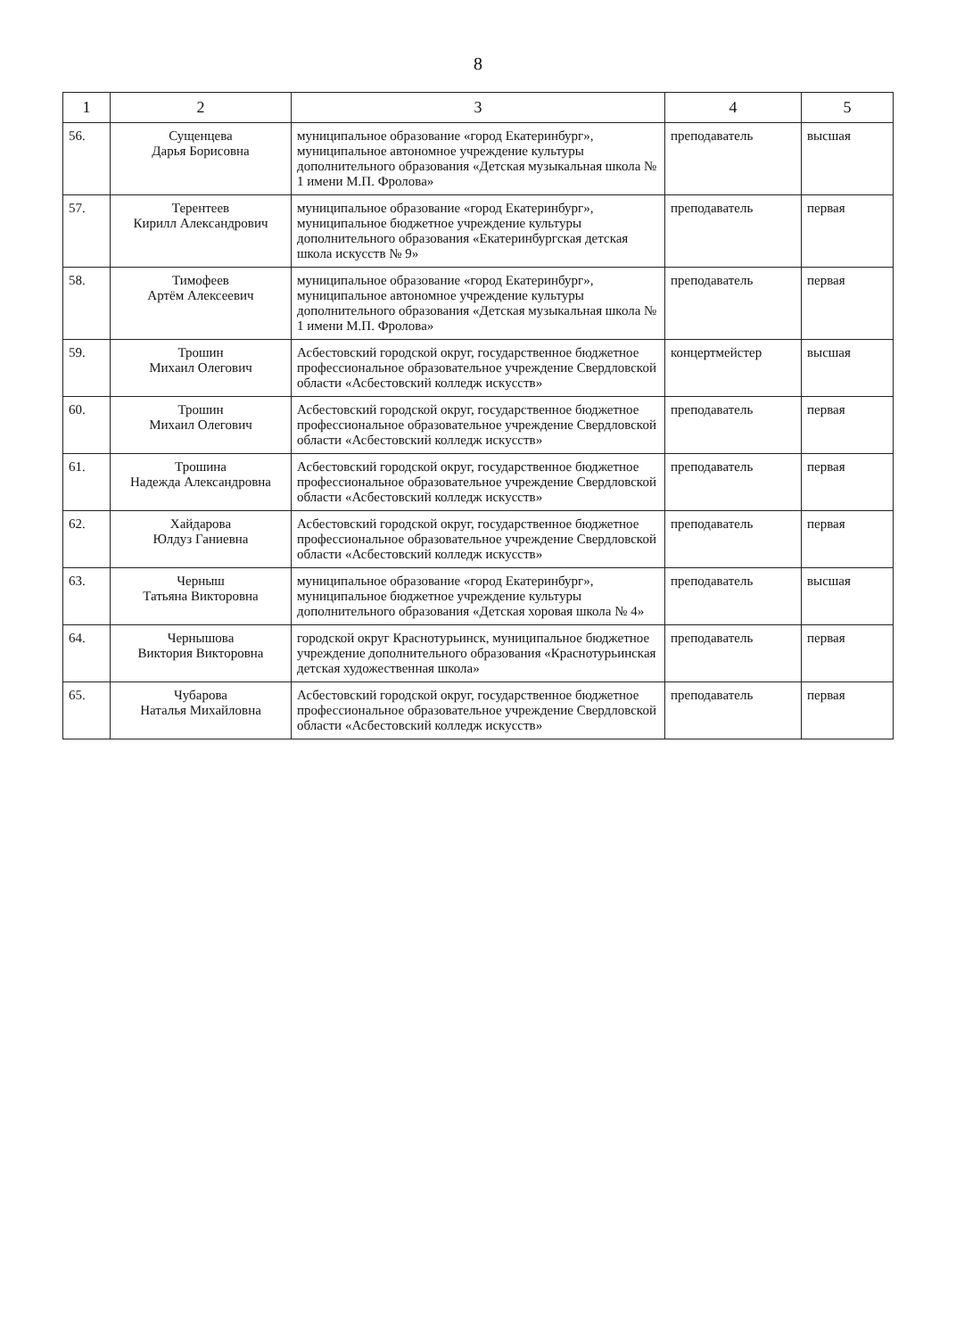8
| 1 | 2 | 3 | 4 | 5 |
| --- | --- | --- | --- | --- |
| 56. | Сущенцева Дарья Борисовна | муниципальное образование «город Екатеринбург», муниципальное автономное учреждение культуры дополнительного образования «Детская музыкальная школа № 1 имени М.П. Фролова» | преподаватель | высшая |
| 57. | Терентеев Кирилл Александрович | муниципальное образование «город Екатеринбург», муниципальное бюджетное учреждение культуры дополнительного образования «Екатеринбургская детская школа искусств № 9» | преподаватель | первая |
| 58. | Тимофеев Артём Алексеевич | муниципальное образование «город Екатеринбург», муниципальное автономное учреждение культуры дополнительного образования «Детская музыкальная школа № 1 имени М.П. Фролова» | преподаватель | первая |
| 59. | Трошин Михаил Олегович | Асбестовский городской округ, государственное бюджетное профессиональное образовательное учреждение Свердловской области «Асбестовский колледж искусств» | концертмейстер | высшая |
| 60. | Трошин Михаил Олегович | Асбестовский городской округ, государственное бюджетное профессиональное образовательное учреждение Свердловской области «Асбестовский колледж искусств» | преподаватель | первая |
| 61. | Трошина Надежда Александровна | Асбестовский городской округ, государственное бюджетное профессиональное образовательное учреждение Свердловской области «Асбестовский колледж искусств» | преподаватель | первая |
| 62. | Хайдарова Юлдуз Ганиевна | Асбестовский городской округ, государственное бюджетное профессиональное образовательное учреждение Свердловской области «Асбестовский колледж искусств» | преподаватель | первая |
| 63. | Черныш Татьяна Викторовна | муниципальное образование «город Екатеринбург», муниципальное бюджетное учреждение культуры дополнительного образования «Детская хоровая школа № 4» | преподаватель | высшая |
| 64. | Чернышова Виктория Викторовна | городской округ Краснотурьинск, муниципальное бюджетное учреждение дополнительного образования «Краснотурьинская детская художественная школа» | преподаватель | первая |
| 65. | Чубарова Наталья Михайловна | Асбестовский городской округ, государственное бюджетное профессиональное образовательное учреждение Свердловской области «Асбестовский колледж искусств» | преподаватель | первая |